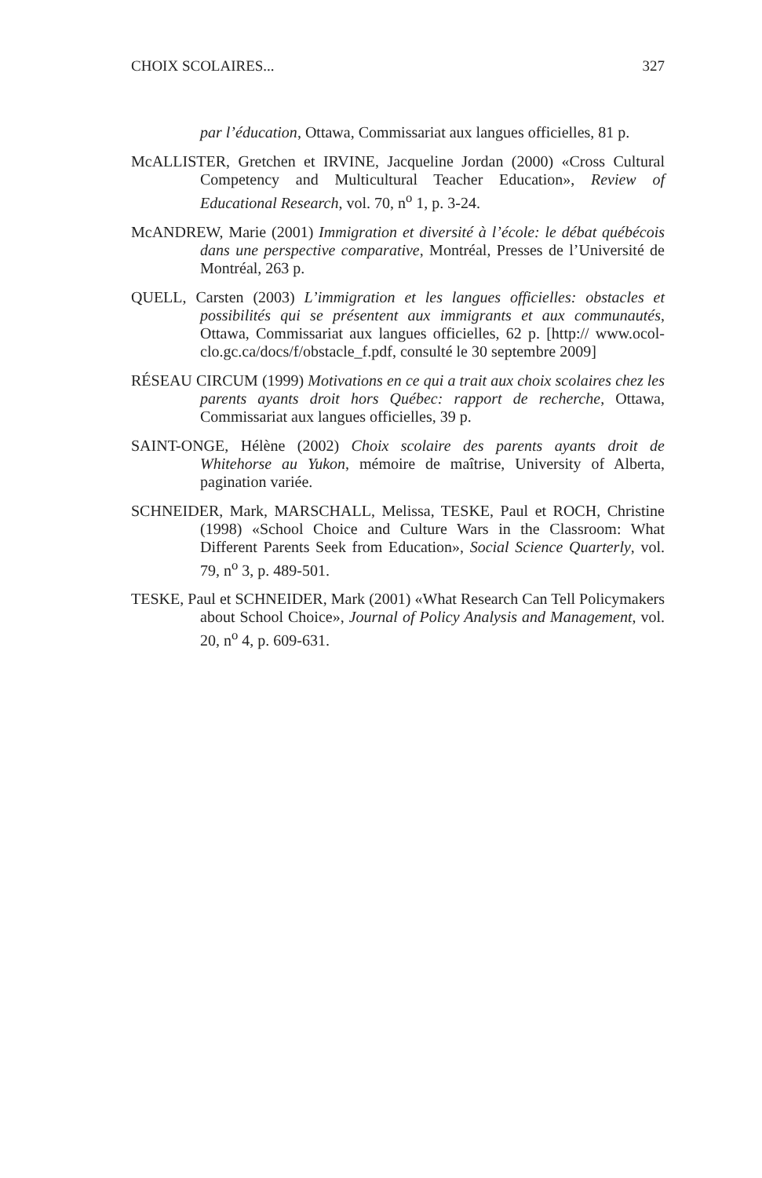CHOIX SCOLAIRES... 327
par l’éducation, Ottawa, Commissariat aux langues officielles, 81 p.
McALLISTER, Gretchen et IRVINE, Jacqueline Jordan (2000) «Cross Cultural Competency and Multicultural Teacher Education», Review of Educational Research, vol. 70, n<sup>o</sup> 1, p. 3-24.
McANDREW, Marie (2001) Immigration et diversité à l’école: le débat québécois dans une perspective comparative, Montréal, Presses de l’Université de Montréal, 263 p.
QUELL, Carsten (2003) L’immigration et les langues officielles: obstacles et possibilités qui se présentent aux immigrants et aux communautés, Ottawa, Commissariat aux langues officielles, 62 p. [http:// www.ocol-clo.gc.ca/docs/f/obstacle_f.pdf, consulté le 30 septembre 2009]
RÉSEAU CIRCUM (1999) Motivations en ce qui a trait aux choix scolaires chez les parents ayants droit hors Québec: rapport de recherche, Ottawa, Commissariat aux langues officielles, 39 p.
SAINT-ONGE, Hélène (2002) Choix scolaire des parents ayants droit de Whitehorse au Yukon, mémoire de maîtrise, University of Alberta, pagination variée.
SCHNEIDER, Mark, MARSCHALL, Melissa, TESKE, Paul et ROCH, Christine (1998) «School Choice and Culture Wars in the Classroom: What Different Parents Seek from Education», Social Science Quarterly, vol. 79, n<sup>o</sup> 3, p. 489-501.
TESKE, Paul et SCHNEIDER, Mark (2001) «What Research Can Tell Policymakers about School Choice», Journal of Policy Analysis and Management, vol. 20, n<sup>o</sup> 4, p. 609-631.